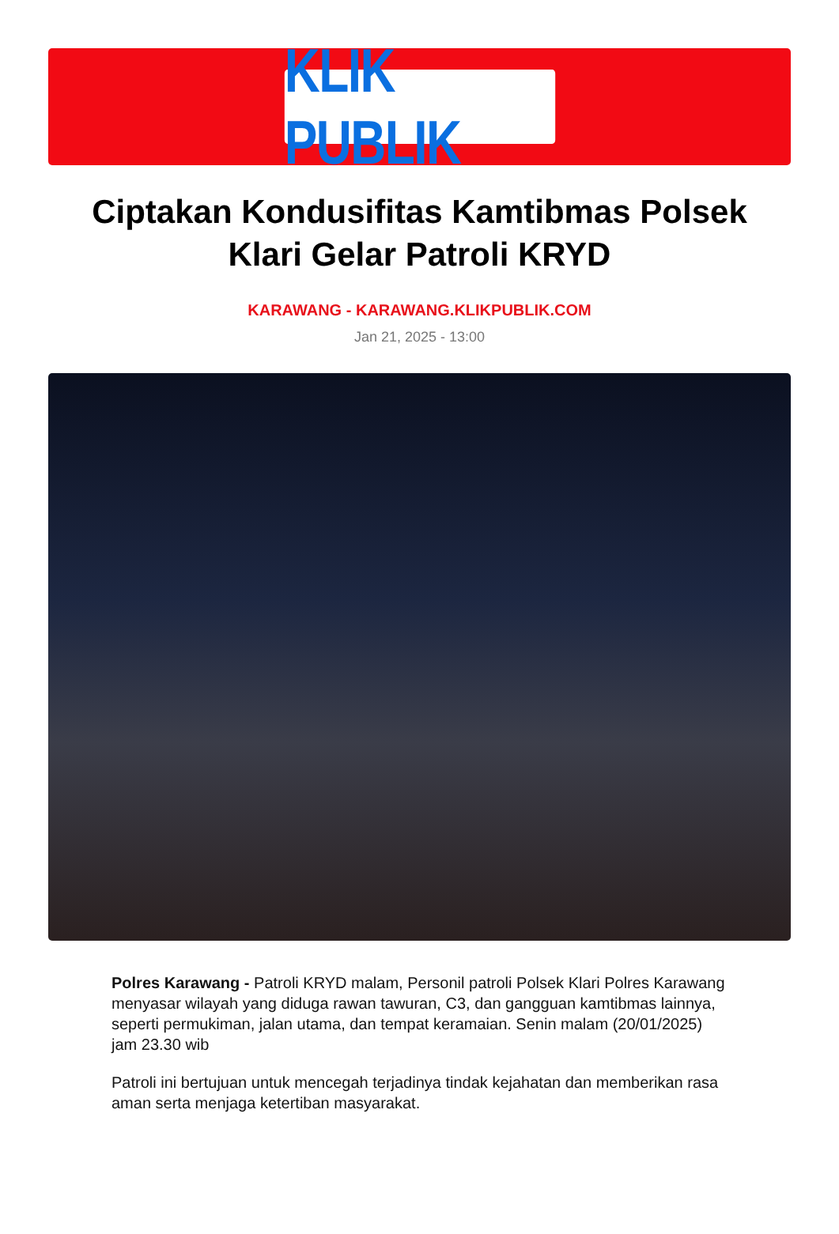KLIK PUBLIK
Ciptakan Kondusifitas Kamtibmas Polsek Klari Gelar Patroli KRYD
KARAWANG - KARAWANG.KLIKPUBLIK.COM
Jan 21, 2025 - 13:00
Polres Karawang - Patroli KRYD malam, Personil patroli Polsek Klari Polres Karawang menyasar wilayah yang diduga rawan tawuran, C3, dan gangguan kamtibmas lainnya, seperti permukiman, jalan utama, dan tempat keramaian. Senin malam (20/01/2025) jam 23.30 wib
Patroli ini bertujuan untuk mencegah terjadinya tindak kejahatan dan memberikan rasa aman serta menjaga ketertiban masyarakat.